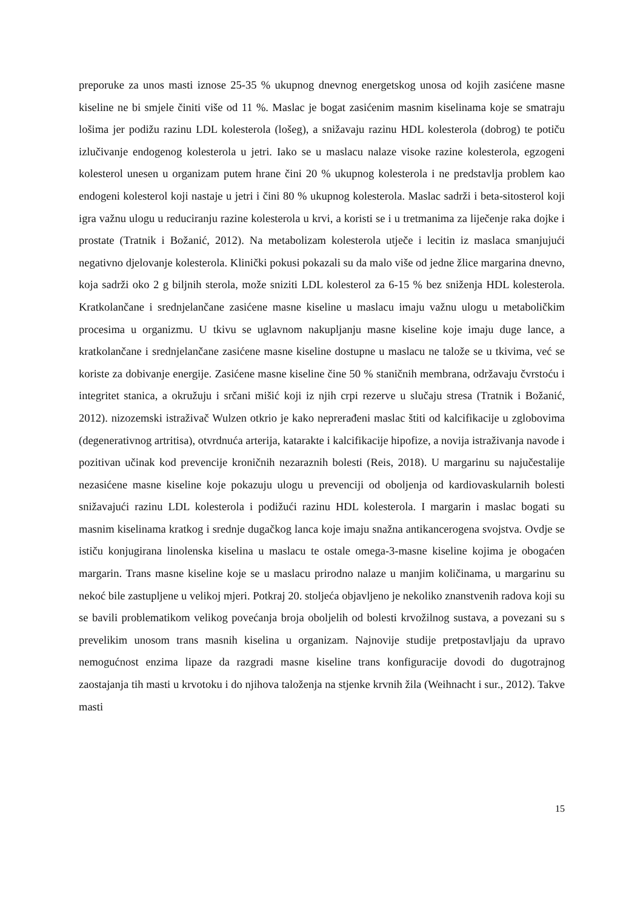preporuke za unos masti iznose 25-35 % ukupnog dnevnog energetskog unosa od kojih zasićene masne kiseline ne bi smjele činiti više od 11 %. Maslac je bogat zasićenim masnim kiselinama koje se smatraju lošima jer podižu razinu LDL kolesterola (lošeg), a snižavaju razinu HDL kolesterola (dobrog) te potiču izlučivanje endogenog kolesterola u jetri. Iako se u maslacu nalaze visoke razine kolesterola, egzogeni kolesterol unesen u organizam putem hrane čini 20 % ukupnog kolesterola i ne predstavlja problem kao endogeni kolesterol koji nastaje u jetri i čini 80 % ukupnog kolesterola. Maslac sadrži i beta-sitosterol koji igra važnu ulogu u reduciranju razine kolesterola u krvi, a koristi se i u tretmanima za liječenje raka dojke i prostate (Tratnik i Božanić, 2012). Na metabolizam kolesterola utječe i lecitin iz maslaca smanjujući negativno djelovanje kolesterola. Klinički pokusi pokazali su da malo više od jedne žlice margarina dnevno, koja sadrži oko 2 g biljnih sterola, može sniziti LDL kolesterol za 6-15 % bez sniženja HDL kolesterola. Kratkolančane i srednjelančane zasićene masne kiseline u maslacu imaju važnu ulogu u metaboličkim procesima u organizmu. U tkivu se uglavnom nakupljanju masne kiseline koje imaju duge lance, a kratkolančane i srednjelančane zasićene masne kiseline dostupne u maslacu ne talože se u tkivima, već se koriste za dobivanje energije. Zasićene masne kiseline čine 50 % staničnih membrana, održavaju čvrstoću i integritet stanica, a okružuju i srčani mišić koji iz njih crpi rezerve u slučaju stresa (Tratnik i Božanić, 2012). nizozemski istraživač Wulzen otkrio je kako neprerađeni maslac štiti od kalcifikacije u zglobovima (degenerativnog artritisa), otvrdnuća arterija, katarakte i kalcifikacije hipofize, a novija istraživanja navode i pozitivan učinak kod prevencije kroničnih nezaraznih bolesti (Reis, 2018). U margarinu su najučestalije nezasićene masne kiseline koje pokazuju ulogu u prevenciji od oboljenja od kardiovaskularnih bolesti snižavajući razinu LDL kolesterola i podižući razinu HDL kolesterola. I margarin i maslac bogati su masnim kiselinama kratkog i srednje dugačkog lanca koje imaju snažna antikancerogena svojstva. Ovdje se ističu konjugirana linolenska kiselina u maslacu te ostale omega-3-masne kiseline kojima je obogaćen margarin. Trans masne kiseline koje se u maslacu prirodno nalaze u manjim količinama, u margarinu su nekoć bile zastupljene u velikoj mjeri. Potkraj 20. stoljeća objavljeno je nekoliko znanstvenih radova koji su se bavili problematikom velikog povećanja broja oboljelih od bolesti krvožilnog sustava, a povezani su s prevelikim unosom trans masnih kiselina u organizam. Najnovije studije pretpostavljaju da upravo nemogućnost enzima lipaze da razgradi masne kiseline trans konfiguracije dovodi do dugotrajnog zaostajanja tih masti u krvotoku i do njihova taloženja na stjenke krvnih žila (Weihnacht i sur., 2012). Takve masti
15